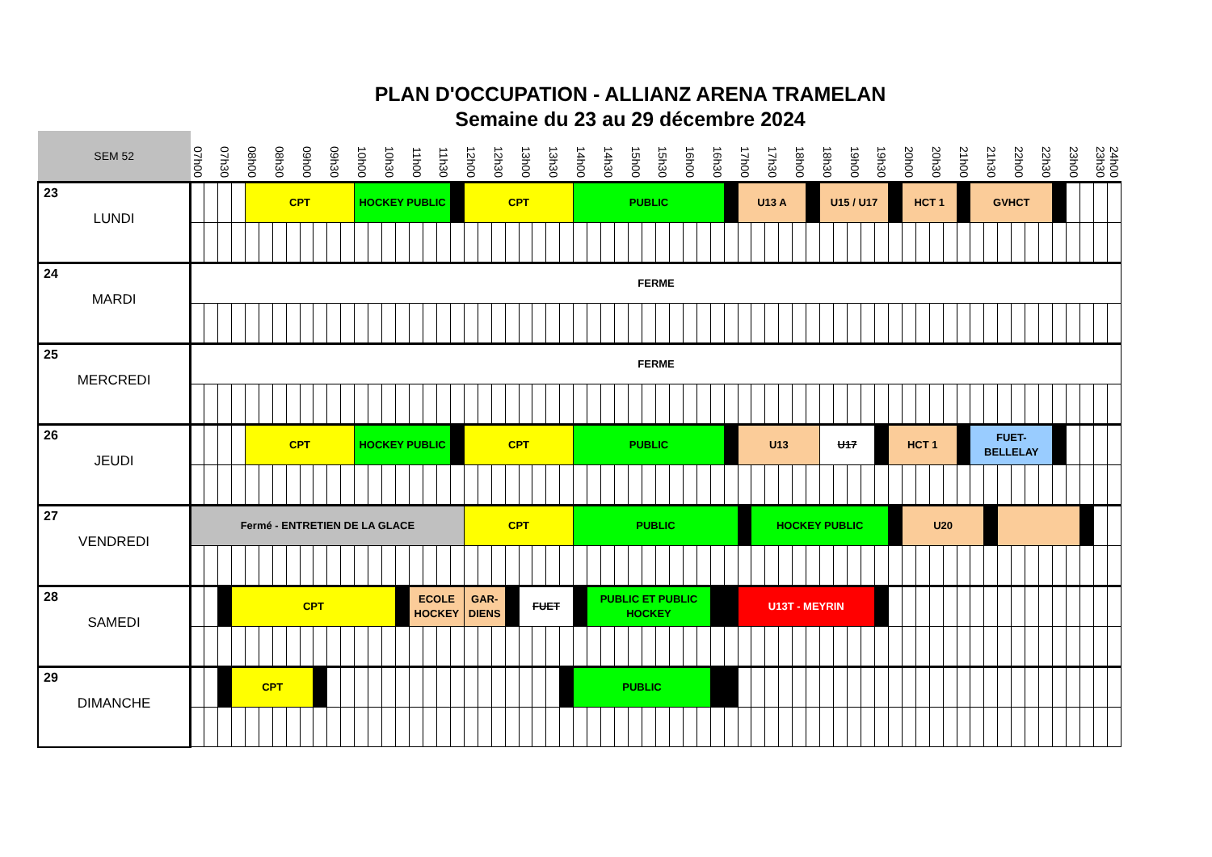PLAN D'OCCUPATION - ALLIANZ ARENA TRAMELAN
Semaine du 23 au 29 décembre 2024
| SEM 52 | 07h00 | | 07h30 | | 08h00 | | 08h30 | | 09h00 | | 09h30 | | 10h00 | | 10h30 | | 11h00 | | 11h30 | | 12h00 | | 12h30 | | 13h00 | | 13h30 | | 14h00 | | 14h30 | | 15h00 | | 15h30 | | 16h00 | | 16h30 | | 17h00 | | 17h30 | | 18h00 | | 18h30 | | 19h00 | | 19h30 | | 20h00 | | 20h30 | | 21h00 | | 21h30 | | 22h00 | | 22h30 | | 23h00 | | 23h30 | 24h00 |
| 23 LUNDI | | | | | CPT | | | | | | | | HOCKEY PUBLIC | | | | | | | | CPT | | | | | | | | PUBLIC | | | | | | | | | | | | U13 A | | | | | | U15 / U17 | | | | | | HCT 1 | | | | | GVHCT | | | | | | | | | | |
| 24 MARDI | FERME | | | | | | | | | | | | | | | | | | | | | | | | | | | | | | | | | | | | | | | | | | | | | | | | | | | | | | | | | | | | | | | | | | | |
| 25 MERCREDI | FERME | | | | | | | | | | | | | | | | | | | | | | | | | | | | | | | | | | | | | | | | | | | | | | | | | | | | | | | | | | | | | | | | | | | |
| 26 JEUDI | | | | | CPT | | | | | | | | HOCKEY PUBLIC | | | | | | | | CPT | | | | | | | | PUBLIC | | | | | | | | | | | | U13 | | | | | | U17 | | | | | HCT 1 | | | | | | FUET-BELLELAY | | | | | | | | | | |
| 27 VENDREDI | Fermé - ENTRETIEN DE LA GLACE | | | | | | | | | | | | | | | | | | | | CPT | | | | | | | | PUBLIC | | | | | | | | | | | | | HOCKEY PUBLIC | | | | | | | | | | | U20 | | | | | | | | | | | | | | | |
| 28 SAMEDI | | | | CPT | | | | | | | | | | | | | ECOLE HOCKEY | | | | GAR-DIENS | | | | FUET | | | | | PUBLIC ET PUBLIC HOCKEY | | | | | | | | | | | U13T - MEYRIN | | | | | | | | | | | | | | | | | | | | | | | | | | | |
| 29 DIMANCHE | | | | CPT | | | | | | | | | | | | | | | | | | | | | | | | | PUBLIC | | | | | | | | | | | | | | | | | | | | | | | | | | | | | | | | | | | | | | | |